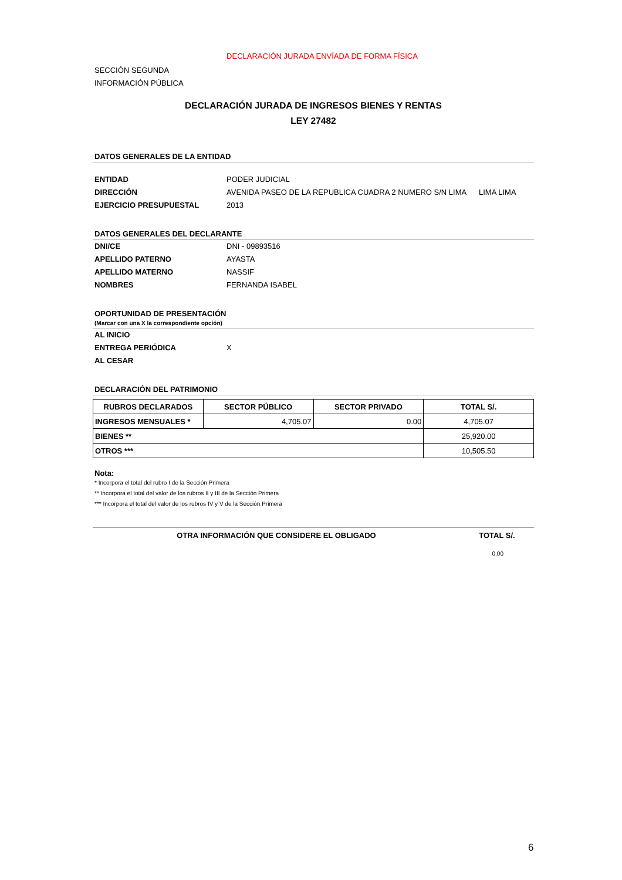DECLARACIÓN JURADA ENVÍADA DE FORMA FÍSICA
SECCIÓN SEGUNDA
INFORMACIÓN PÚBLICA
DECLARACIÓN JURADA DE INGRESOS BIENES Y RENTAS
LEY 27482
DATOS GENERALES DE LA ENTIDAD
ENTIDAD PODER JUDICIAL
DIRECCIÓN AVENIDA PASEO DE LA REPUBLICA CUADRA 2 NUMERO S/N LIMA LIMA LIMA
EJERCICIO PRESUPUESTAL 2013
DATOS GENERALES DEL DECLARANTE
DNI/CE DNI - 09893516
APELLIDO PATERNO AYASTA
APELLIDO MATERNO NASSIF
NOMBRES FERNANDA ISABEL
OPORTUNIDAD DE PRESENTACIÓN
(Marcar con una X la correspondiente opción)
AL INICIO
ENTREGA PERIÓDICA X
AL CESAR
DECLARACIÓN DEL PATRIMONIO
| RUBROS DECLARADOS | SECTOR PÚBLICO | SECTOR PRIVADO | TOTAL S/. |
| --- | --- | --- | --- |
| INGRESOS MENSUALES * | 4,705.07 | 0.00 | 4,705.07 |
| BIENES ** | | | 25,920.00 |
| OTROS *** | | | 10,505.50 |
Nota:
* Incorpora el total del rubro I de la Sección Primera
** Incorpora el total del valor de los rubros II y III de la Sección Primera
*** Incorpora el total del valor de los rubros IV y V de la Sección Primera
OTRA INFORMACIÓN QUE CONSIDERE EL OBLIGADO TOTAL S/.
0.00
6